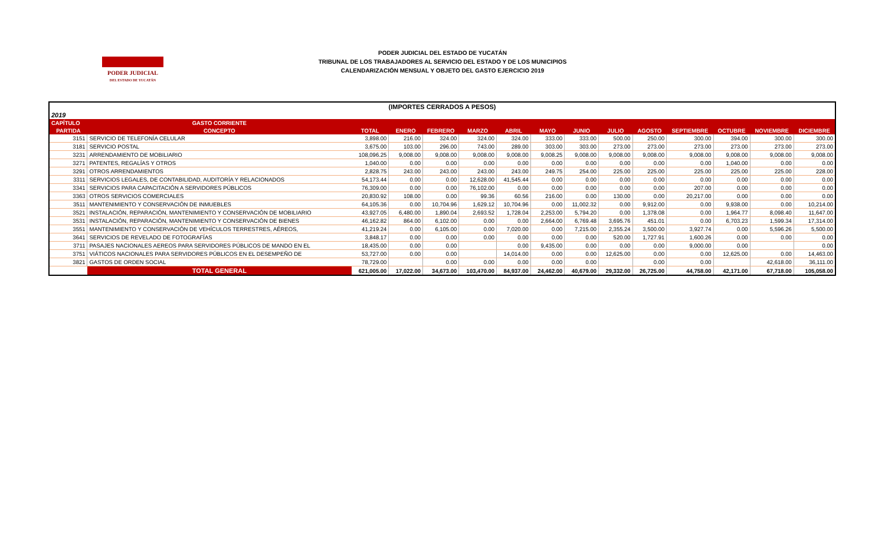PODER JUDICIAL
DEL ESTADO DE YUCATÁN
PODER JUDICIAL DEL ESTADO DE YUCATÁN
TRIBUNAL DE LOS TRABAJADORES AL SERVICIO DEL ESTADO Y DE LOS MUNICIPIOS
CALENDARIZACIÓN MENSUAL Y OBJETO DEL GASTO EJERCICIO 2019
| (IMPORTES CERRADOS A PESOS) | | | | | | | | | | | | | | |
| 2019 | | | | | | | | | | | | | | |
| CAPÍTULO | GASTO CORRIENTE | | | | | | | | | | | | | |
| PARTIDA | CONCEPTO | TOTAL | ENERO | FEBRERO | MARZO | ABRIL | MAYO | JUNIO | JULIO | AGOSTO | SEPTIEMBRE | OCTUBRE | NOVIEMBRE | DICIEMBRE |
| 3151 | SERVICIO DE TELEFONÍA CELULAR | 3,898.00 | 216.00 | 324.00 | 324.00 | 324.00 | 333.00 | 333.00 | 500.00 | 250.00 | 300.00 | 394.00 | 300.00 | 300.00 |
| 3181 | SERVICIO POSTAL | 3,675.00 | 103.00 | 296.00 | 743.00 | 289.00 | 303.00 | 303.00 | 273.00 | 273.00 | 273.00 | 273.00 | 273.00 | 273.00 |
| 3231 | ARRENDAMIENTO DE MOBILIARIO | 108,096.25 | 9,008.00 | 9,008.00 | 9,008.00 | 9,008.00 | 9,008.25 | 9,008.00 | 9,008.00 | 9,008.00 | 9,008.00 | 9,008.00 | 9,008.00 | 9,008.00 |
| 3271 | PATENTES, REGALÍAS Y OTROS | 1,040.00 | 0.00 | 0.00 | 0.00 | 0.00 | 0.00 | 0.00 | 0.00 | 0.00 | 0.00 | 1,040.00 | 0.00 | 0.00 |
| 3291 | OTROS ARRENDAMIENTOS | 2,828.75 | 243.00 | 243.00 | 243.00 | 243.00 | 249.75 | 254.00 | 225.00 | 225.00 | 225.00 | 225.00 | 225.00 | 228.00 |
| 3311 | SERVICIOS LEGALES, DE CONTABILIDAD, AUDITORÍA Y RELACIONADOS | 54,173.44 | 0.00 | 0.00 | 12,628.00 | 41,545.44 | 0.00 | 0.00 | 0.00 | 0.00 | 0.00 | 0.00 | 0.00 | 0.00 |
| 3341 | SERVICIOS PARA CAPACITACIÓN A SERVIDORES PÚBLICOS | 76,309.00 | 0.00 | 0.00 | 76,102.00 | 0.00 | 0.00 | 0.00 | 0.00 | 0.00 | 207.00 | 0.00 | 0.00 | 0.00 |
| 3363 | OTROS SERVICIOS COMERCIALES | 20,830.92 | 108.00 | 0.00 | 99.36 | 60.56 | 216.00 | 0.00 | 130.00 | 0.00 | 20,217.00 | 0.00 | 0.00 | 0.00 |
| 3511 | MANTENIMIENTO Y CONSERVACIÓN DE INMUEBLES | 64,105.36 | 0.00 | 10,704.96 | 1,629.12 | 10,704.96 | 0.00 | 11,002.32 | 0.00 | 9,912.00 | 0.00 | 9,938.00 | 0.00 | 10,214.00 |
| 3521 | INSTALACIÓN, REPARACIÓN, MANTENIMIENTO Y CONSERVACIÓN DE MOBILIARIO | 43,927.05 | 6,480.00 | 1,890.04 | 2,693.52 | 1,728.04 | 2,253.00 | 5,794.20 | 0.00 | 1,378.08 | 0.00 | 1,964.77 | 8,098.40 | 11,647.00 |
| 3531 | INSTALACIÓN, REPARACIÓN, MANTENIMIENTO Y CONSERVACIÓN DE BIENES | 46,162.82 | 864.00 | 6,102.00 | 0.00 | 0.00 | 2,664.00 | 6,769.48 | 3,695.76 | 451.01 | 0.00 | 6,703.23 | 1,599.34 | 17,314.00 |
| 3551 | MANTENIMIENTO Y CONSERVACIÓN DE VEHÍCULOS TERRESTRES, AÉREOS, | 41,219.24 | 0.00 | 6,105.00 | 0.00 | 7,020.00 | 0.00 | 7,215.00 | 2,355.24 | 3,500.00 | 3,927.74 | 0.00 | 5,596.26 | 5,500.00 |
| 3641 | SERVICIOS DE REVELADO DE FOTOGRAFÍAS | 3,848.17 | 0.00 | 0.00 | 0.00 | 0.00 | 0.00 | 0.00 | 520.00 | 1,727.91 | 1,600.26 | 0.00 | 0.00 | 0.00 |
| 3711 | PASAJES NACIONALES AEREOS PARA SERVIDORES PÚBLICOS DE MANDO EN EL | 18,435.00 | 0.00 | 0.00 | | 0.00 | 9,435.00 | 0.00 | 0.00 | 0.00 | 9,000.00 | 0.00 | | 0.00 |
| 3751 | VIÁTICOS NACIONALES PARA SERVIDORES PÚBLICOS EN EL DESEMPEÑO DE | 53,727.00 | 0.00 | 0.00 | | 14,014.00 | 0.00 | 0.00 | 12,625.00 | 0.00 | 0.00 | 12,625.00 | 0.00 | 14,463.00 |
| 3821 | GASTOS DE ORDEN SOCIAL | 78,729.00 | | 0.00 | 0.00 | 0.00 | 0.00 | 0.00 | | 0.00 | 0.00 | | 42,618.00 | 36,111.00 |
| | TOTAL GENERAL | 621,005.00 | 17,022.00 | 34,673.00 | 103,470.00 | 84,937.00 | 24,462.00 | 40,679.00 | 29,332.00 | 26,725.00 | 44,758.00 | 42,171.00 | 67,718.00 | 105,058.00 |